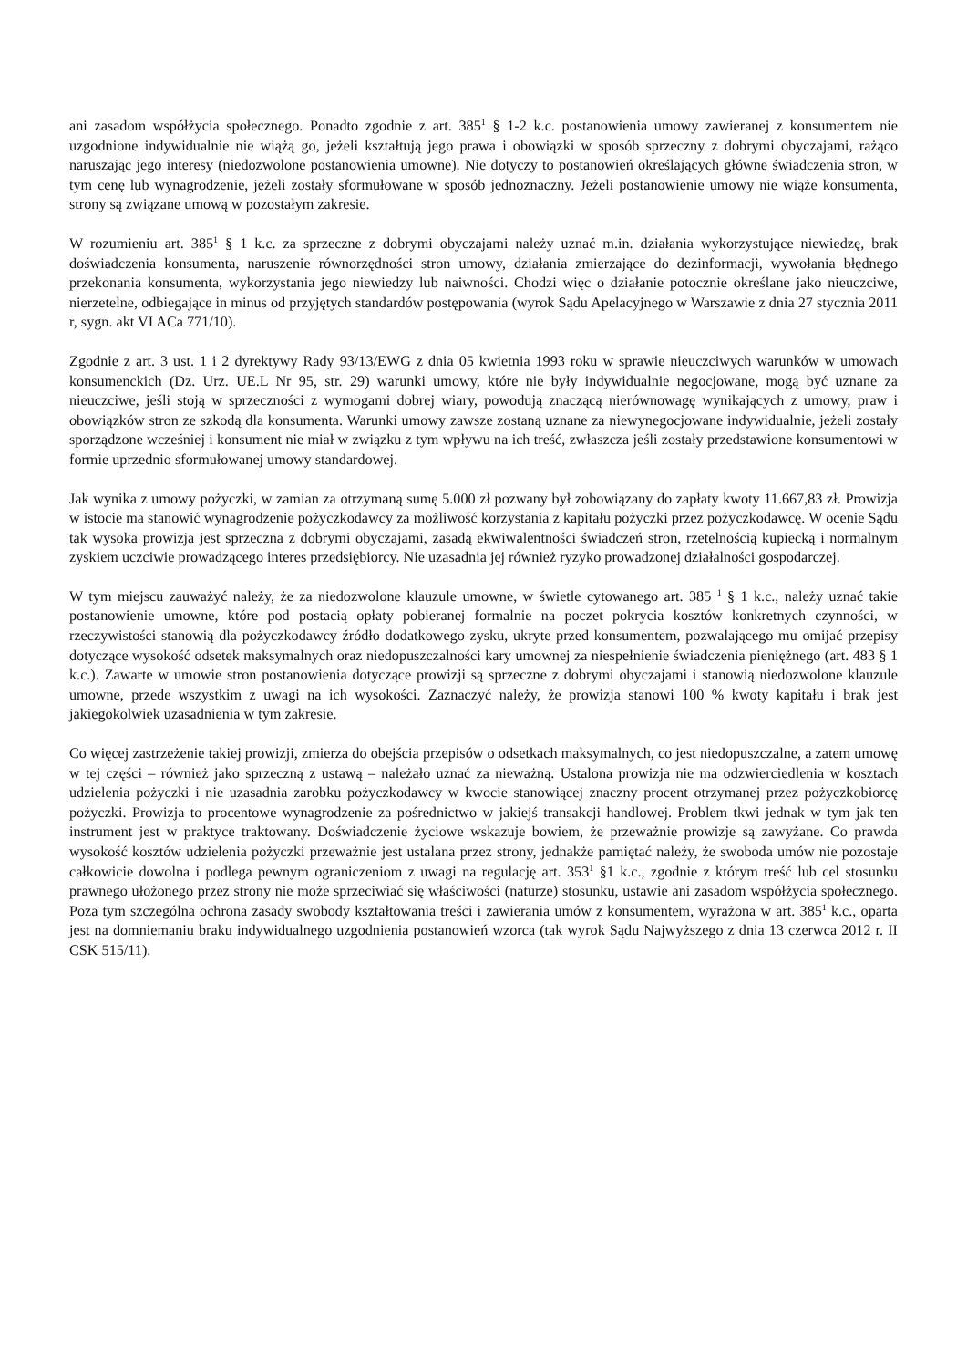ani zasadom współżycia społecznego. Ponadto zgodnie z art. 385<sup>1</sup> § 1-2 k.c. postanowienia umowy zawieranej z konsumentem nie uzgodnione indywidualnie nie wiążą go, jeżeli kształtują jego prawa i obowiązki w sposób sprzeczny z dobrymi obyczajami, rażąco naruszając jego interesy (niedozwolone postanowienia umowne). Nie dotyczy to postanowień określających główne świadczenia stron, w tym cenę lub wynagrodzenie, jeżeli zostały sformułowane w sposób jednoznaczny. Jeżeli postanowienie umowy nie wiąże konsumenta, strony są związane umową w pozostałym zakresie.
W rozumieniu art. 385<sup>1</sup> § 1 k.c. za sprzeczne z dobrymi obyczajami należy uznać m.in. działania wykorzystujące niewiedzę, brak doświadczenia konsumenta, naruszenie równorzędności stron umowy, działania zmierzające do dezinformacji, wywołania błędnego przekonania konsumenta, wykorzystania jego niewiedzy lub naiwności. Chodzi więc o działanie potocznie określane jako nieuczciwe, nierzetelne, odbiegające in minus od przyjętych standardów postępowania (wyrok Sądu Apelacyjnego w Warszawie z dnia 27 stycznia 2011 r, sygn. akt VI ACa 771/10).
Zgodnie z art. 3 ust. 1 i 2 dyrektywy Rady 93/13/EWG z dnia 05 kwietnia 1993 roku w sprawie nieuczciwych warunków w umowach konsumenckich (Dz. Urz. UE.L Nr 95, str. 29) warunki umowy, które nie były indywidualnie negocjowane, mogą być uznane za nieuczciwe, jeśli stoją w sprzeczności z wymogami dobrej wiary, powodują znaczącą nierównowagę wynikających z umowy, praw i obowiązków stron ze szkodą dla konsumenta. Warunki umowy zawsze zostaną uznane za niewynegocjowane indywidualnie, jeżeli zostały sporządzone wcześniej i konsument nie miał w związku z tym wpływu na ich treść, zwłaszcza jeśli zostały przedstawione konsumentowi w formie uprzednio sformułowanej umowy standardowej.
Jak wynika z umowy pożyczki, w zamian za otrzymaną sumę 5.000 zł pozwany był zobowiązany do zapłaty kwoty 11.667,83 zł. Prowizja w istocie ma stanowić wynagrodzenie pożyczkodawcy za możliwość korzystania z kapitału pożyczki przez pożyczkodawcę. W ocenie Sądu tak wysoka prowizja jest sprzeczna z dobrymi obyczajami, zasadą ekwiwalentności świadczeń stron, rzetelnością kupiecką i normalnym zyskiem uczciwie prowadzącego interes przedsiębiorcy. Nie uzasadnia jej również ryzyko prowadzonej działalności gospodarczej.
W tym miejscu zauważyć należy, że za niedozwolone klauzule umowne, w świetle cytowanego art. 385 <sup>1</sup> § 1 k.c., należy uznać takie postanowienie umowne, które pod postacią opłaty pobieranej formalnie na poczet pokrycia kosztów konkretnych czynności, w rzeczywistości stanowią dla pożyczkodawcy źródło dodatkowego zysku, ukryte przed konsumentem, pozwalającego mu omijać przepisy dotyczące wysokość odsetek maksymalnych oraz niedopuszczalności kary umownej za niespełnienie świadczenia pieniężnego (art. 483 § 1 k.c.). Zawarte w umowie stron postanowienia dotyczące prowizji są sprzeczne z dobrymi obyczajami i stanowią niedozwolone klauzule umowne, przede wszystkim z uwagi na ich wysokości. Zaznaczyć należy, że prowizja stanowi 100 % kwoty kapitału i brak jest jakiegokolwiek uzasadnienia w tym zakresie.
Co więcej zastrzeżenie takiej prowizji, zmierza do obejścia przepisów o odsetkach maksymalnych, co jest niedopuszczalne, a zatem umowę w tej części – również jako sprzeczną z ustawą – należało uznać za nieważną. Ustalona prowizja nie ma odzwierciedlenia w kosztach udzielenia pożyczki i nie uzasadnia zarobku pożyczkodawcy w kwocie stanowiącej znaczny procent otrzymanej przez pożyczkobiorcę pożyczki. Prowizja to procentowe wynagrodzenie za pośrednictwo w jakiejś transakcji handlowej. Problem tkwi jednak w tym jak ten instrument jest w praktyce traktowany. Doświadczenie życiowe wskazuje bowiem, że przeważnie prowizje są zawyżane. Co prawda wysokość kosztów udzielenia pożyczki przeważnie jest ustalana przez strony, jednakże pamiętać należy, że swoboda umów nie pozostaje całkowicie dowolna i podlega pewnym ograniczeniom z uwagi na regulację art. 353<sup>1</sup> §1 k.c., zgodnie z którym treść lub cel stosunku prawnego ułożonego przez strony nie może sprzeciwiać się właściwości (naturze) stosunku, ustawie ani zasadom współżycia społecznego. Poza tym szczególna ochrona zasady swobody kształtowania treści i zawierania umów z konsumentem, wyrażona w art. 385<sup>1</sup> k.c., oparta jest na domniemaniu braku indywidualnego uzgodnienia postanowień wzorca (tak wyrok Sądu Najwyższego z dnia 13 czerwca 2012 r. II CSK 515/11).